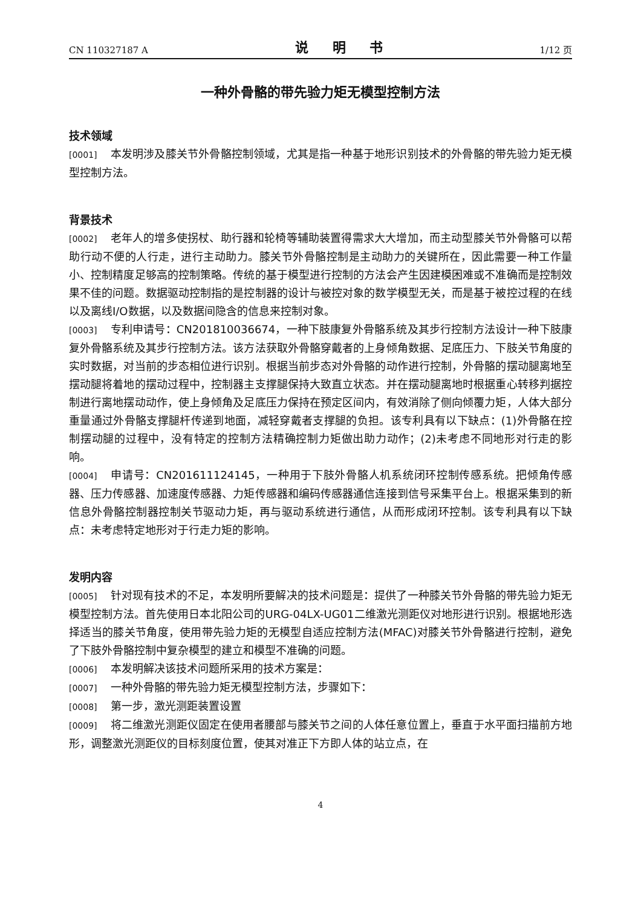CN 110327187 A 说 明 书 1/12 页
一种外骨骼的带先验力矩无模型控制方法
技术领域
[0001] 本发明涉及膝关节外骨骼控制领域，尤其是指一种基于地形识别技术的外骨骼的带先验力矩无模型控制方法。
背景技术
[0002] 老年人的增多使拐杖、助行器和轮椅等辅助装置得需求大大增加，而主动型膝关节外骨骼可以帮助行动不便的人行走，进行主动助力。膝关节外骨骼控制是主动助力的关键所在，因此需要一种工作量小、控制精度足够高的控制策略。传统的基于模型进行控制的方法会产生因建模困难或不准确而是控制效果不佳的问题。数据驱动控制指的是控制器的设计与被控对象的数学模型无关，而是基于被控过程的在线以及离线I/O数据，以及数据间隐含的信息来控制对象。
[0003] 专利申请号：CN201810036674，一种下肢康复外骨骼系统及其步行控制方法设计一种下肢康复外骨骼系统及其步行控制方法。该方法获取外骨骼穿戴者的上身倾角数据、足底压力、下肢关节角度的实时数据，对当前的步态相位进行识别。根据当前步态对外骨骼的动作进行控制，外骨骼的摆动腿离地至摆动腿将着地的摆动过程中，控制器主支撑腿保持大致直立状态。并在摆动腿离地时根据重心转移判据控制进行离地摆动动作，使上身倾角及足底压力保持在预定区间内，有效消除了侧向倾覆力矩，人体大部分重量通过外骨骼支撑腿杆传递到地面，减轻穿戴者支撑腿的负担。该专利具有以下缺点：(1)外骨骼在控制摆动腿的过程中，没有特定的控制方法精确控制力矩做出助力动作；(2)未考虑不同地形对行走的影响。
[0004] 申请号：CN201611124145，一种用于下肢外骨骼人机系统闭环控制传感系统。把倾角传感器、压力传感器、加速度传感器、力矩传感器和编码传感器通信连接到信号采集平台上。根据采集到的新信息外骨骼控制器控制关节驱动力矩，再与驱动系统进行通信，从而形成闭环控制。该专利具有以下缺点：未考虑特定地形对于行走力矩的影响。
发明内容
[0005] 针对现有技术的不足，本发明所要解决的技术问题是：提供了一种膝关节外骨骼的带先验力矩无模型控制方法。首先使用日本北阳公司的URG-04LX-UG01二维激光测距仪对地形进行识别。根据地形选择适当的膝关节角度，使用带先验力矩的无模型自适应控制方法(MFAC)对膝关节外骨骼进行控制，避免了下肢外骨骼控制中复杂模型的建立和模型不准确的问题。
[0006] 本发明解决该技术问题所采用的技术方案是：
[0007] 一种外骨骼的带先验力矩无模型控制方法，步骤如下：
[0008] 第一步，激光测距装置设置
[0009] 将二维激光测距仪固定在使用者腰部与膝关节之间的人体任意位置上，垂直于水平面扫描前方地形，调整激光测距仪的目标刻度位置，使其对准正下方即人体的站立点，在
4